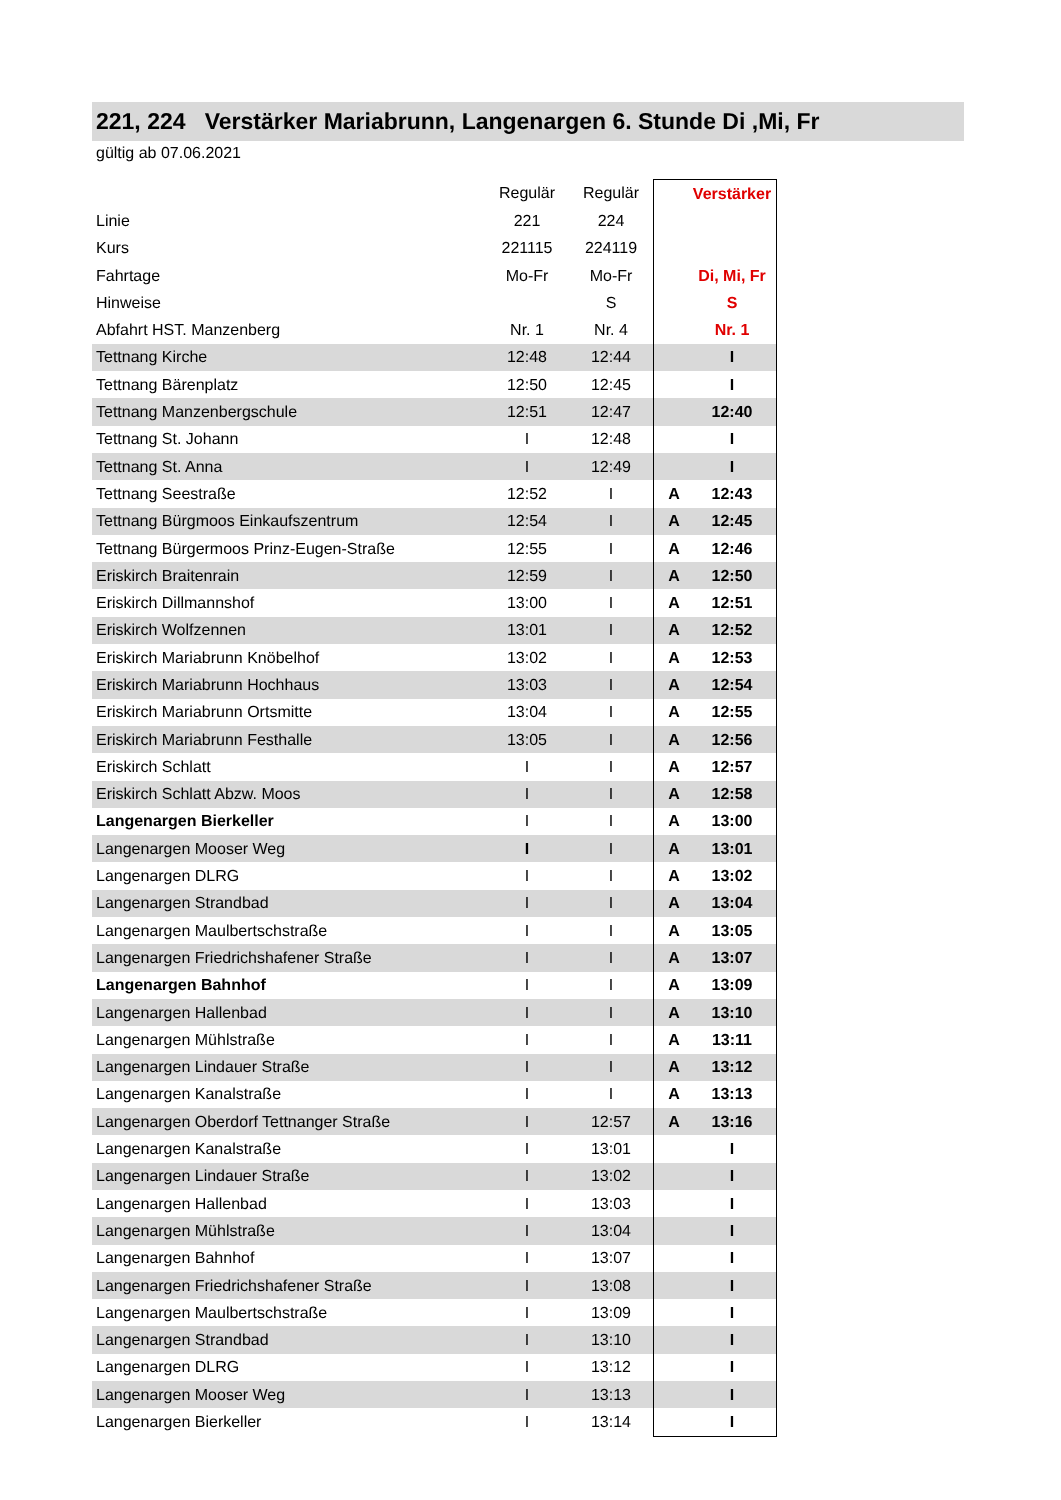221, 224 Verstärker Mariabrunn, Langenargen 6. Stunde Di ,Mi, Fr
gültig ab 07.06.2021
| | Regulär | Regulär | | Verstärker |
| Linie | 221 | 224 | | |
| Kurs | 221115 | 224119 | | |
| Fahrtage | Mo-Fr | Mo-Fr | | Di, Mi, Fr |
| Hinweise | | S | | S |
| Abfahrt HST. Manzenberg | Nr. 1 | Nr. 4 | | Nr. 1 |
| Tettnang Kirche | 12:48 | 12:44 | | I |
| Tettnang Bärenplatz | 12:50 | 12:45 | | I |
| Tettnang Manzenbergschule | 12:51 | 12:47 | | 12:40 |
| Tettnang St. Johann | I | 12:48 | | I |
| Tettnang St. Anna | I | 12:49 | | I |
| Tettnang Seestraße | 12:52 | I | A | 12:43 |
| Tettnang Bürgmoos Einkaufszentrum | 12:54 | I | A | 12:45 |
| Tettnang Bürgermoos Prinz-Eugen-Straße | 12:55 | I | A | 12:46 |
| Eriskirch Braitenrain | 12:59 | I | A | 12:50 |
| Eriskirch Dillmannshof | 13:00 | I | A | 12:51 |
| Eriskirch Wolfzennen | 13:01 | I | A | 12:52 |
| Eriskirch Mariabrunn Knöbelhof | 13:02 | I | A | 12:53 |
| Eriskirch Mariabrunn Hochhaus | 13:03 | I | A | 12:54 |
| Eriskirch Mariabrunn Ortsmitte | 13:04 | I | A | 12:55 |
| Eriskirch Mariabrunn Festhalle | 13:05 | I | A | 12:56 |
| Eriskirch Schlatt | I | I | A | 12:57 |
| Eriskirch Schlatt Abzw. Moos | I | I | A | 12:58 |
| Langenargen Bierkeller | I | I | A | 13:00 |
| Langenargen Mooser Weg | I | I | A | 13:01 |
| Langenargen DLRG | I | I | A | 13:02 |
| Langenargen Strandbad | I | I | A | 13:04 |
| Langenargen Maulbertschstraße | I | I | A | 13:05 |
| Langenargen Friedrichshafener Straße | I | I | A | 13:07 |
| Langenargen Bahnhof | I | I | A | 13:09 |
| Langenargen Hallenbad | I | I | A | 13:10 |
| Langenargen Mühlstraße | I | I | A | 13:11 |
| Langenargen Lindauer Straße | I | I | A | 13:12 |
| Langenargen Kanalstraße | I | I | A | 13:13 |
| Langenargen Oberdorf Tettnanger Straße | I | 12:57 | A | 13:16 |
| Langenargen Kanalstraße | I | 13:01 | | I |
| Langenargen Lindauer Straße | I | 13:02 | | I |
| Langenargen Hallenbad | I | 13:03 | | I |
| Langenargen Mühlstraße | I | 13:04 | | I |
| Langenargen Bahnhof | I | 13:07 | | I |
| Langenargen Friedrichshafener Straße | I | 13:08 | | I |
| Langenargen Maulbertschstraße | I | 13:09 | | I |
| Langenargen Strandbad | I | 13:10 | | I |
| Langenargen DLRG | I | 13:12 | | I |
| Langenargen Mooser Weg | I | 13:13 | | I |
| Langenargen Bierkeller | I | 13:14 | | I |